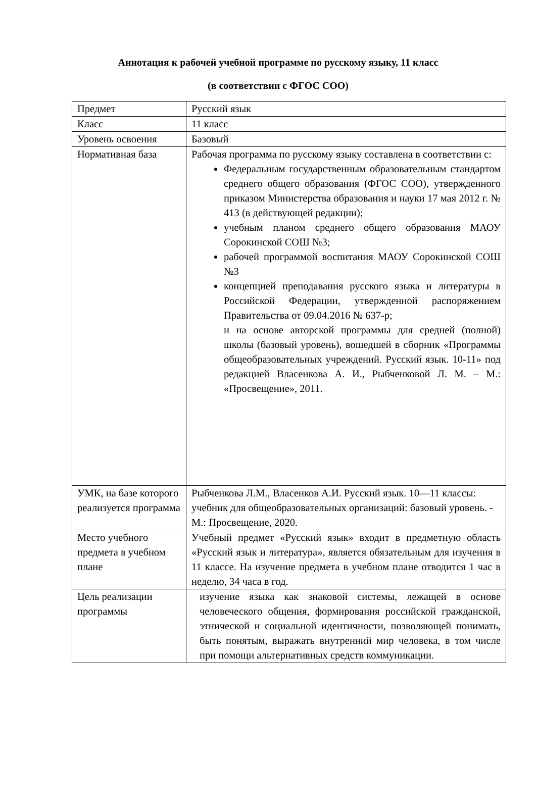Аннотация к рабочей учебной программе по русскому языку, 11 класс
(в соответствии с ФГОС СОО)
| Предмет | Русский язык |
| Класс | 11 класс |
| Уровень освоения | Базовый |
| Нормативная база | Рабочая программа по русскому языку составлена в соответствии с: Федеральным государственным образовательным стандартом среднего общего образования (ФГОС СОО), утвержденного приказом Министерства образования и науки 17 мая 2012 г. № 413 (в действующей редакции); учебным планом среднего общего образования МАОУ Сорокинской СОШ №3; рабочей программой воспитания МАОУ Сорокинской СОШ №3 концепцией преподавания русского языка и литературы в Российской Федерации, утвержденной распоряжением Правительства от 09.04.2016 № 637-р; и на основе авторской программы для средней (полной) школы (базовый уровень), вошедшей в сборник «Программы общеобразовательных учреждений. Русский язык. 10-11» под редакцией Власенкова А. И., Рыбченковой Л. М. – М.: «Просвещение», 2011. |
| УМК, на базе которого реализуется программа | Рыбченкова Л.М., Власенков А.И. Русский язык. 10—11 классы: учебник для общеобразовательных организаций: базовый уровень. - М.: Просвещение, 2020. |
| Место учебного предмета в учебном плане | Учебный предмет «Русский язык» входит в предметную область «Русский язык и литература», является обязательным для изучения в 11 классе. На изучение предмета в учебном плане отводится 1 час в неделю, 34 часа в год. |
| Цель реализации программы | изучение языка как знаковой системы, лежащей в основе человеческого общения, формирования российской гражданской, этнической и социальной идентичности, позволяющей понимать, быть понятым, выражать внутренний мир человека, в том числе при помощи альтернативных средств коммуникации. |